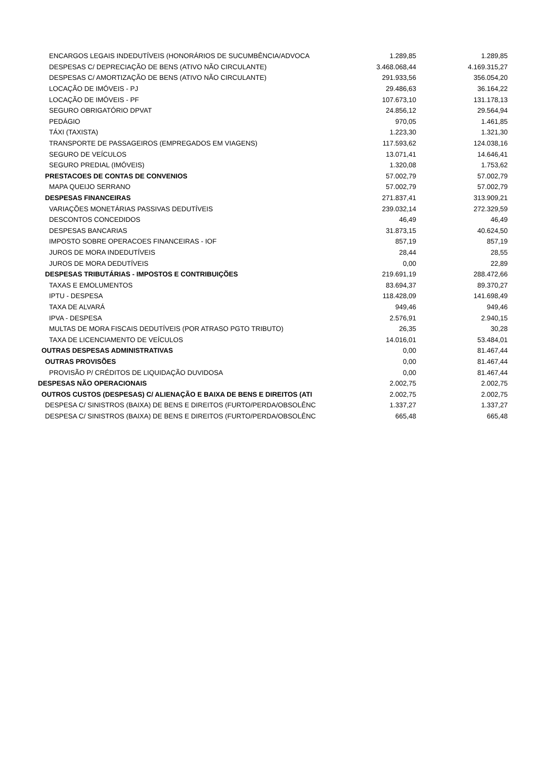| ENCARGOS LEGAIS INDEDUTÍVEIS (HONORÁRIOS DE SUCUMBÊNCIA/ADVOCA | 1.289,85 | 1.289,85 |
| DESPESAS C/ DEPRECIAÇÃO DE BENS (ATIVO NÃO CIRCULANTE) | 3.468.068,44 | 4.169.315,27 |
| DESPESAS C/ AMORTIZAÇÃO DE BENS (ATIVO NÃO CIRCULANTE) | 291.933,56 | 356.054,20 |
| LOCAÇÃO DE IMÓVEIS - PJ | 29.486,63 | 36.164,22 |
| LOCAÇÃO DE IMÓVEIS - PF | 107.673,10 | 131.178,13 |
| SEGURO OBRIGATÓRIO DPVAT | 24.856,12 | 29.564,94 |
| PEDÁGIO | 970,05 | 1.461,85 |
| TÁXI (TAXISTA) | 1.223,30 | 1.321,30 |
| TRANSPORTE DE PASSAGEIROS (EMPREGADOS EM VIAGENS) | 117.593,62 | 124.038,16 |
| SEGURO DE VEÍCULOS | 13.071,41 | 14.646,41 |
| SEGURO PREDIAL (IMÓVEIS) | 1.320,08 | 1.753,62 |
| PRESTACOES DE CONTAS DE CONVENIOS | 57.002,79 | 57.002,79 |
| MAPA QUEIJO SERRANO | 57.002,79 | 57.002,79 |
| DESPESAS FINANCEIRAS | 271.837,41 | 313.909,21 |
| VARIAÇÕES MONETÁRIAS PASSIVAS DEDUTÍVEIS | 239.032,14 | 272.329,59 |
| DESCONTOS CONCEDIDOS | 46,49 | 46,49 |
| DESPESAS BANCARIAS | 31.873,15 | 40.624,50 |
| IMPOSTO SOBRE OPERACOES FINANCEIRAS - IOF | 857,19 | 857,19 |
| JUROS DE MORA INDEDUTÍVEIS | 28,44 | 28,55 |
| JUROS DE MORA DEDUTÍVEIS | 0,00 | 22,89 |
| DESPESAS TRIBUTÁRIAS - IMPOSTOS E CONTRIBUIÇÕES | 219.691,19 | 288.472,66 |
| TAXAS E EMOLUMENTOS | 83.694,37 | 89.370,27 |
| IPTU - DESPESA | 118.428,09 | 141.698,49 |
| TAXA DE ALVARÁ | 949,46 | 949,46 |
| IPVA - DESPESA | 2.576,91 | 2.940,15 |
| MULTAS DE MORA FISCAIS DEDUTÍVEIS (POR ATRASO PGTO TRIBUTO) | 26,35 | 30,28 |
| TAXA DE LICENCIAMENTO DE VEÍCULOS | 14.016,01 | 53.484,01 |
| OUTRAS DESPESAS ADMINISTRATIVAS | 0,00 | 81.467,44 |
| OUTRAS PROVISÕES | 0,00 | 81.467,44 |
| PROVISÃO P/ CRÉDITOS DE LIQUIDAÇÃO DUVIDOSA | 0,00 | 81.467,44 |
| DESPESAS NÃO OPERACIONAIS | 2.002,75 | 2.002,75 |
| OUTROS CUSTOS (DESPESAS) C/ ALIENAÇÃO E BAIXA DE BENS E DIREITOS (ATI | 2.002,75 | 2.002,75 |
| DESPESA C/ SINISTROS (BAIXA) DE BENS E DIREITOS (FURTO/PERDA/OBSOLÊNC | 1.337,27 | 1.337,27 |
| DESPESA C/ SINISTROS (BAIXA) DE BENS E DIREITOS (FURTO/PERDA/OBSOLÊNC | 665,48 | 665,48 |